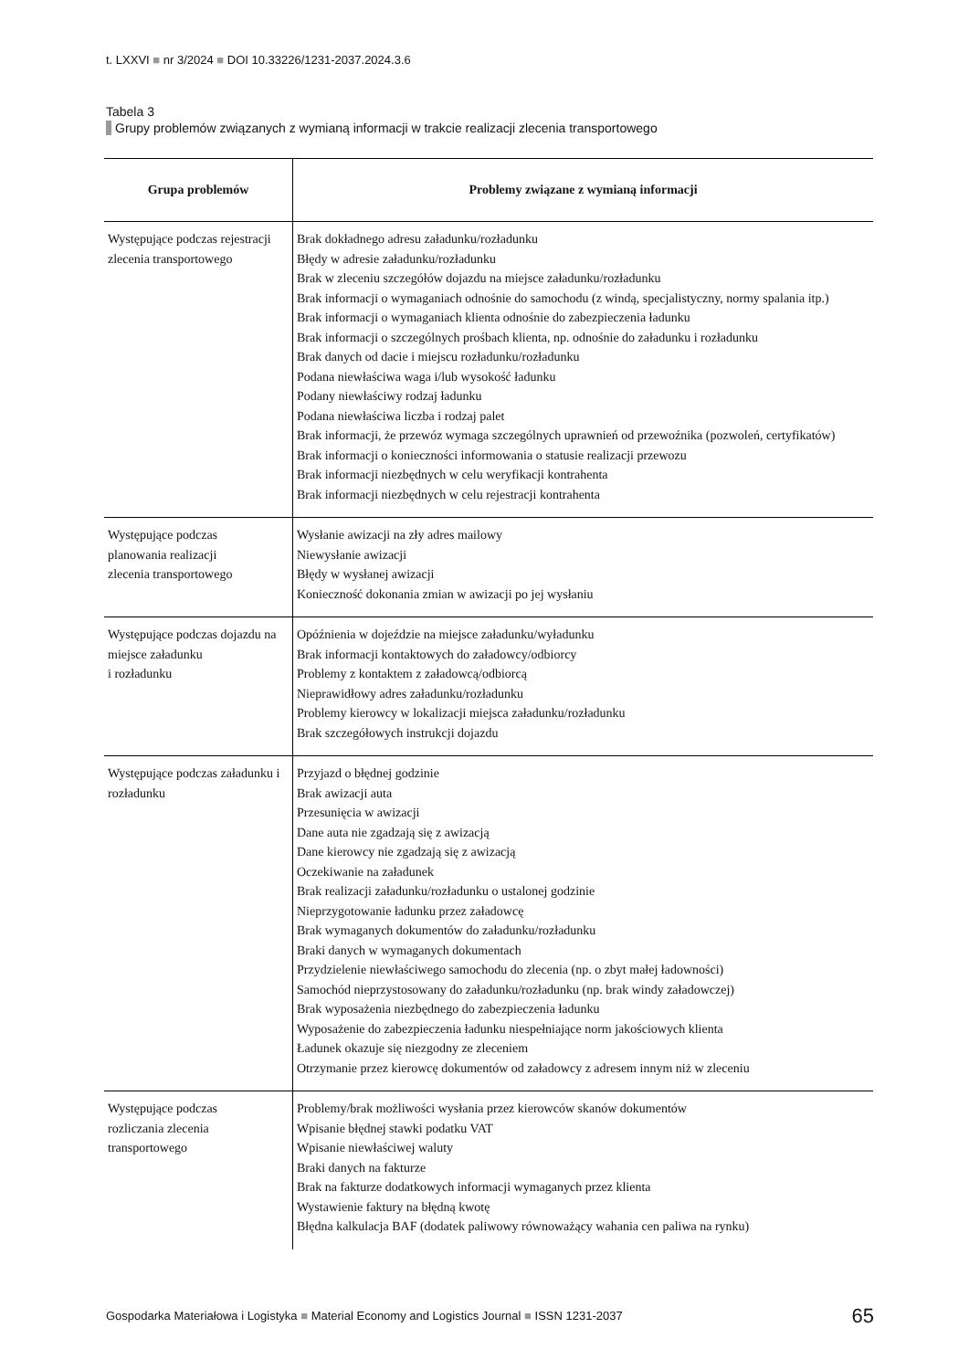t. LXXVI ■ nr 3/2024 ■ DOI 10.33226/1231-2037.2024.3.6
Tabela 3
Grupy problemów związanych z wymianą informacji w trakcie realizacji zlecenia transportowego
| Grupa problemów | Problemy związane z wymianą informacji |
| --- | --- |
| Występujące podczas rejestracji zlecenia transportowego | Brak dokładnego adresu załadunku/rozładunku Błędy w adresie załadunku/rozładunku Brak w zleceniu szczegółów dojazdu na miejsce załadunku/rozładunku Brak informacji o wymaganiach odnośnie do samochodu (z windą, specjalistyczny, normy spalania itp.) Brak informacji o wymaganiach klienta odnośnie do zabezpieczenia ładunku Brak informacji o szczególnych prośbach klienta, np. odnośnie do załadunku i rozładunku Brak danych od dacie i miejscu rozładunku/rozładunku Podana niewłaściwa waga i/lub wysokość ładunku Podany niewłaściwy rodzaj ładunku Podana niewłaściwa liczba i rodzaj palet Brak informacji, że przewóz wymaga szczególnych uprawnień od przewoźnika (pozwoleń, certyfikatów) Brak informacji o konieczności informowania o statusie realizacji przewozu Brak informacji niezbędnych w celu weryfikacji kontrahenta Brak informacji niezbędnych w celu rejestracji kontrahenta |
| Występujące podczas planowania realizacji zlecenia transportowego | Wysłanie awizacji na zły adres mailowy Niewysłanie awizacji Błędy w wysłanej awizacji Konieczność dokonania zmian w awizacji po jej wysłaniu |
| Występujące podczas dojazdu na miejsce załadunku i rozładunku | Opóźnienia w dojeździe na miejsce załadunku/wyładunku Brak informacji kontaktowych do załadowcy/odbiorcy Problemy z kontaktem z załadowcą/odbiorcą Nieprawidłowy adres załadunku/rozładunku Problemy kierowcy w lokalizacji miejsca załadunku/rozładunku Brak szczegółowych instrukcji dojazdu |
| Występujące podczas załadunku i rozładunku | Przyjazd o błędnej godzinie Brak awizacji auta Przesunięcia w awizacji Dane auta nie zgadzają się z awizacją Dane kierowcy nie zgadzają się z awizacją Oczekiwanie na załadunek Brak realizacji załadunku/rozładunku o ustalonej godzinie Nieprzygotowanie ładunku przez załadowcę Brak wymaganych dokumentów do załadunku/rozładunku Braki danych w wymaganych dokumentach Przydzielenie niewłaściwego samochodu do zlecenia (np. o zbyt małej ładowności) Samochód nieprzystosowany do załadunku/rozładunku (np. brak windy załadowczej) Brak wyposażenia niezbędnego do zabezpieczenia ładunku Wyposażenie do zabezpieczenia ładunku niespełniające norm jakościowych klienta Ładunek okazuje się niezgodny ze zleceniem Otrzymanie przez kierowcę dokumentów od załadowcy z adresem innym niż w zleceniu |
| Występujące podczas rozliczania zlecenia transportowego | Problemy/brak możliwości wysłania przez kierowców skanów dokumentów Wpisanie błędnej stawki podatku VAT Wpisanie niewłaściwej waluty Braki danych na fakturze Brak na fakturze dodatkowych informacji wymaganych przez klienta Wystawienie faktury na błędną kwotę Błędna kalkulacja BAF (dodatek paliwowy równoważący wahania cen paliwa na rynku) |
Gospodarka Materiałowa i Logistyka ■ Material Economy and Logistics Journal ■ ISSN 1231-2037 65